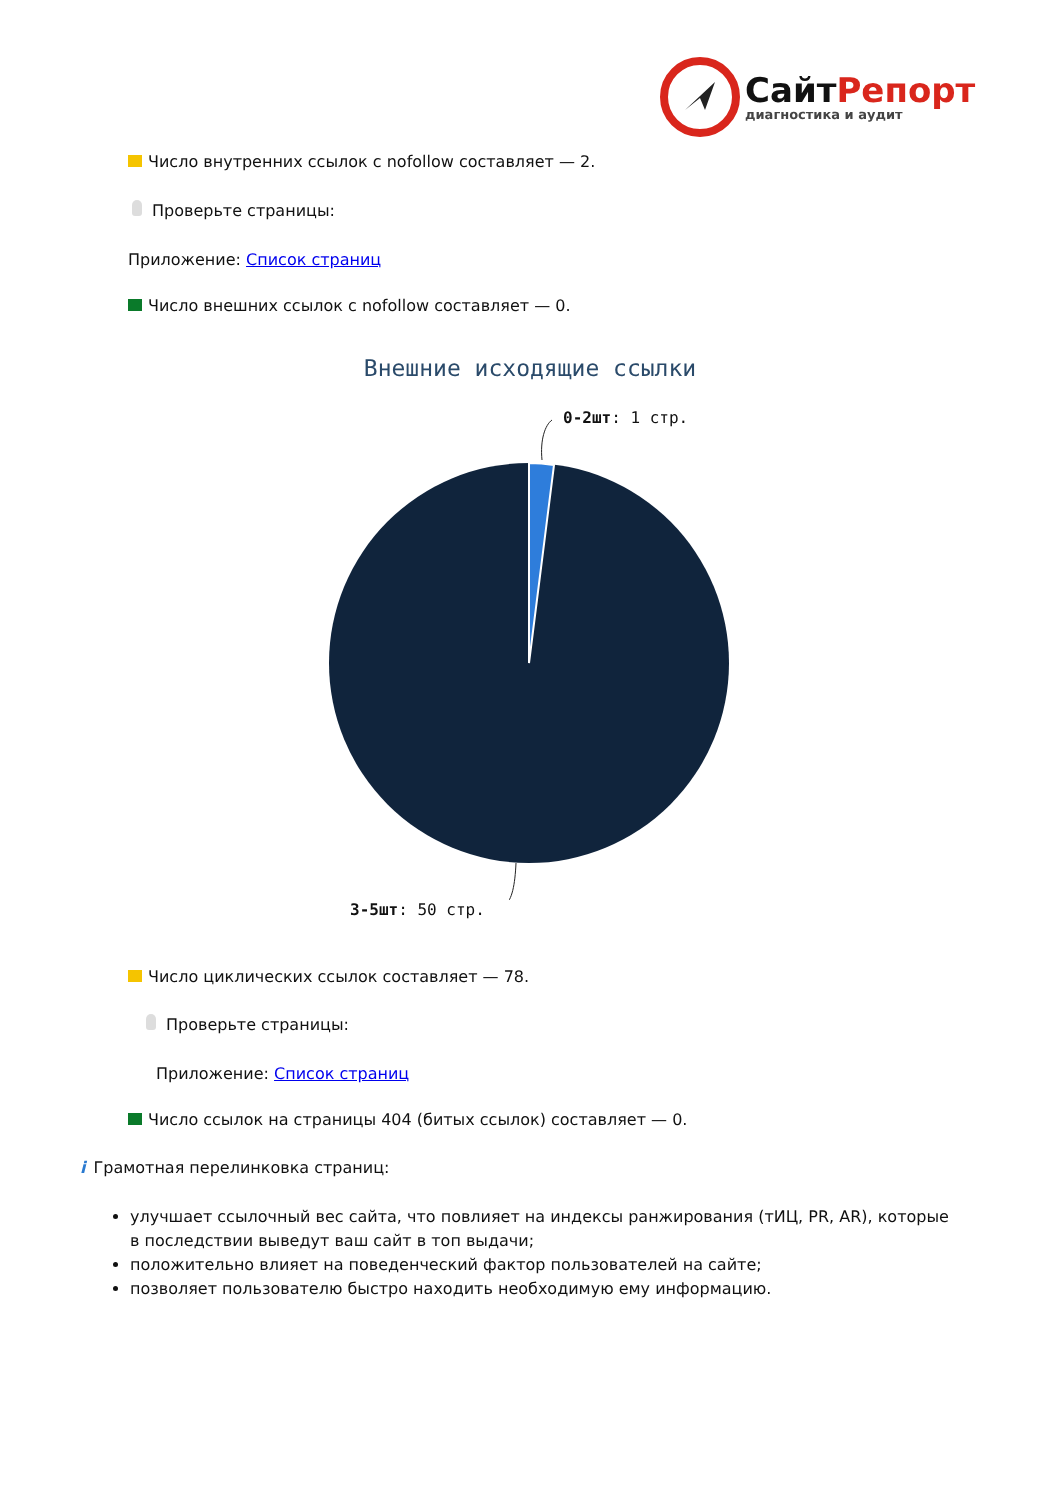СайтРепорт
диагностика и аудит
Число внутренних ссылок с nofollow составляет — 2.
Проверьте страницы:
Приложение: Список страниц
Число внешних ссылок с nofollow составляет — 0.
Внешние исходящие ссылки
0-2шт: 1 стр.
3-5шт: 50 стр.
Число циклических ссылок составляет — 78.
Проверьте страницы:
Приложение: Список страниц
Число ссылок на страницы 404 (битых ссылок) составляет — 0.
i Грамотная перелинковка страниц:
улучшает ссылочный вес сайта, что повлияет на индексы ранжирования (тИЦ, PR, AR), которые в последствии выведут ваш сайт в топ выдачи;
положительно влияет на поведенческий фактор пользователей на сайте;
позволяет пользователю быстро находить необходимую ему информацию.